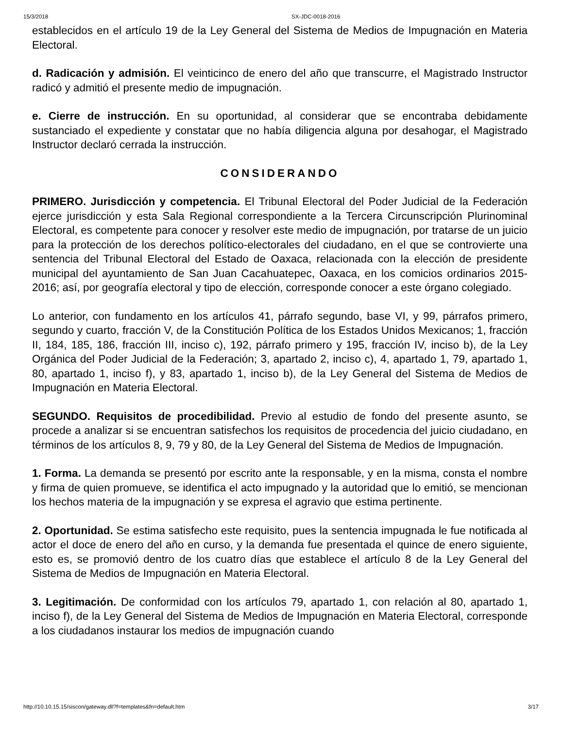15/3/2018 SX-JDC-0018-2016
establecidos en el artículo 19 de la Ley General del Sistema de Medios de Impugnación en Materia Electoral.
d. Radicación y admisión. El veinticinco de enero del año que transcurre, el Magistrado Instructor radicó y admitió el presente medio de impugnación.
e. Cierre de instrucción. En su oportunidad, al considerar que se encontraba debidamente sustanciado el expediente y constatar que no había diligencia alguna por desahogar, el Magistrado Instructor declaró cerrada la instrucción.
CONSIDERANDO
PRIMERO. Jurisdicción y competencia. El Tribunal Electoral del Poder Judicial de la Federación ejerce jurisdicción y esta Sala Regional correspondiente a la Tercera Circunscripción Plurinominal Electoral, es competente para conocer y resolver este medio de impugnación, por tratarse de un juicio para la protección de los derechos político-electorales del ciudadano, en el que se controvierte una sentencia del Tribunal Electoral del Estado de Oaxaca, relacionada con la elección de presidente municipal del ayuntamiento de San Juan Cacahuatepec, Oaxaca, en los comicios ordinarios 2015-2016; así, por geografía electoral y tipo de elección, corresponde conocer a este órgano colegiado.
Lo anterior, con fundamento en los artículos 41, párrafo segundo, base VI, y 99, párrafos primero, segundo y cuarto, fracción V, de la Constitución Política de los Estados Unidos Mexicanos; 1, fracción II, 184, 185, 186, fracción III, inciso c), 192, párrafo primero y 195, fracción IV, inciso b), de la Ley Orgánica del Poder Judicial de la Federación; 3, apartado 2, inciso c), 4, apartado 1, 79, apartado 1, 80, apartado 1, inciso f), y 83, apartado 1, inciso b), de la Ley General del Sistema de Medios de Impugnación en Materia Electoral.
SEGUNDO. Requisitos de procedibilidad. Previo al estudio de fondo del presente asunto, se procede a analizar si se encuentran satisfechos los requisitos de procedencia del juicio ciudadano, en términos de los artículos 8, 9, 79 y 80, de la Ley General del Sistema de Medios de Impugnación.
1. Forma. La demanda se presentó por escrito ante la responsable, y en la misma, consta el nombre y firma de quien promueve, se identifica el acto impugnado y la autoridad que lo emitió, se mencionan los hechos materia de la impugnación y se expresa el agravio que estima pertinente.
2. Oportunidad. Se estima satisfecho este requisito, pues la sentencia impugnada le fue notificada al actor el doce de enero del año en curso, y la demanda fue presentada el quince de enero siguiente, esto es, se promovió dentro de los cuatro días que establece el artículo 8 de la Ley General del Sistema de Medios de Impugnación en Materia Electoral.
3. Legitimación. De conformidad con los artículos 79, apartado 1, con relación al 80, apartado 1, inciso f), de la Ley General del Sistema de Medios de Impugnación en Materia Electoral, corresponde a los ciudadanos instaurar los medios de impugnación cuando
http://10.10.15.15/siscon/gateway.dll?f=templates&fn=default.htm 3/17